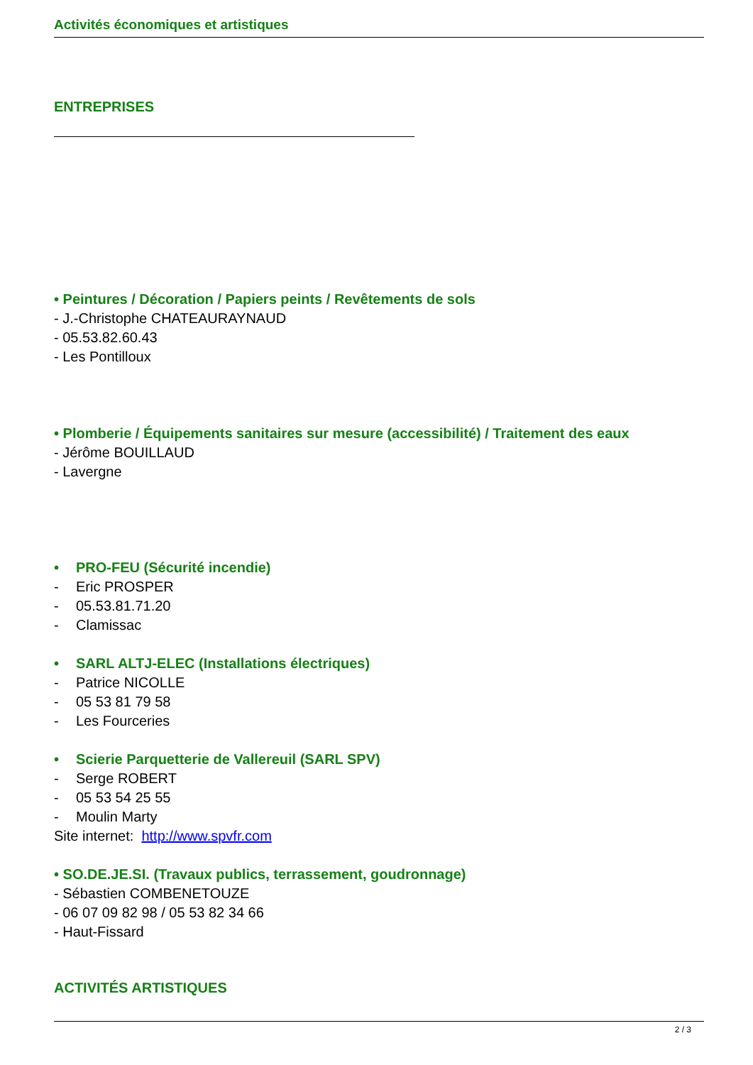Activités économiques et artistiques
ENTREPRISES
• Peintures / Décoration / Papiers peints / Revêtements de sols
- J.-Christophe CHATEAURAYNAUD
- 05.53.82.60.43
- Les Pontilloux
• Plomberie / Équipements sanitaires sur mesure (accessibilité) / Traitement des eaux
- Jérôme BOUILLAUD
- Lavergne
• PRO-FEU (Sécurité incendie)
- Eric PROSPER
- 05.53.81.71.20
- Clamissac
• SARL ALTJ-ELEC (Installations électriques)
- Patrice NICOLLE
- 05 53 81 79 58
- Les Fourceries
• Scierie Parquetterie de Vallereuil (SARL SPV)
- Serge ROBERT
- 05 53 54 25 55
- Moulin Marty
Site internet: http://www.spvfr.com
• SO.DE.JE.SI. (Travaux publics, terrassement, goudronnage)
- Sébastien COMBENETOUZE
- 06 07 09 82 98 / 05 53 82 34 66
- Haut-Fissard
ACTIVITÉS ARTISTIQUES
2 / 3